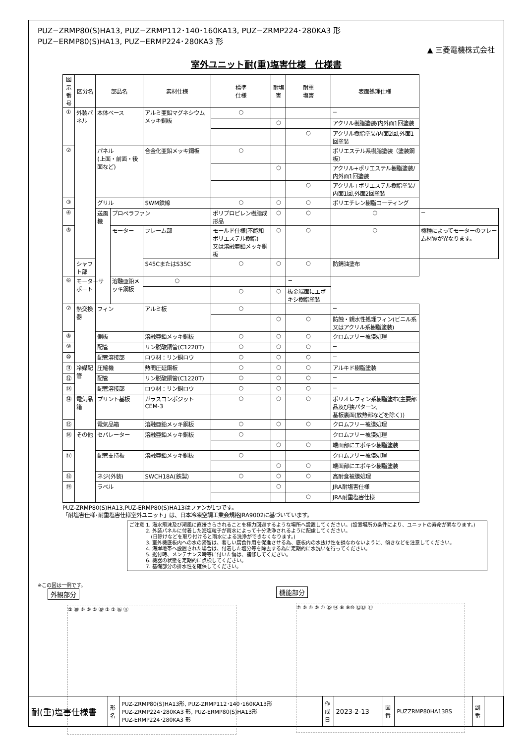PUZ−ZRMP80(S)HA13, PUZ−ZRMP112･140･160KA13, PUZ−ZRMP224･280KA3 形
PUZ−ERMP80(S)HA13, PUZ−ERMP224･280KA3 形
▲ 三菱電機株式会社
室外ユニット耐(重)塩害仕様　仕様書
| 図示 番号 | 区分名 | 部品名 | | 素材仕様 | 標準 仕様 | 耐塩害 | 耐重 塩害 | 表面処理仕様 | |
| --- | --- | --- | --- | --- | --- | --- | --- | --- | --- |
| ① | 外装パネル | 本体ベース | | アルミ亜鉛マグネシウムメッキ鋼板 | ○ | | | − | |
| | | | | | | ○ | | アクリル樹脂塗装/内外面1回塗装 | |
| | | | | | | | ○ | アクリル樹脂塗装/内面2回,外面1回塗装 | |
| ② | | パネル (上面・前面・後面など) | | 合金化亜鉛メッキ鋼板 | ○ | | | ポリエステル系樹脂塗装（塗装鋼板） | |
| | | | | | | ○ | | アクリル+ポリエステル樹脂塗装/内外面1回塗装 | |
| | | | | | | | ○ | アクリル+ポリエステル樹脂塗装/内面1回,外面2回塗装 | |
| ③ | | グリル | | SWM鉄線 | ○ | ○ | ○ | ポリエチレン樹脂コーティング | |
| ④ | | 送風機 | プロペラファン | | ポリプロピレン樹脂成形品 | ○ | ○ | ○ | − |
| ⑤ | | | モーター | フレーム部 | モールド仕様(不飽和ポリエステル樹脂) 又は溶融亜鉛メッキ鋼板 | ○ | ○ | ○ | 機種によってモーターのフレーム材質が異なります。 |
| | シャフト部 | | | S45CまたはS35C | ○ | ○ | ○ | 防錆油塗布 | |
| ⑥ | モーターサポート | | 溶融亜鉛メッキ鋼板 | ○ | | | − | | |
| | | | | | ○ | ○ | 板金端面にエポキシ樹脂塗装 | | |
| ⑦ | 熱交換器 | フィン | | アルミ板 | ○ | | | − | |
| | | | | | | ○ | ○ | 防蝕・親水性処理フィン(ビニル系又はアクリル系樹脂塗装) | |
| ⑧ | | 側板 | | 溶融亜鉛メッキ鋼板 | ○ | ○ | ○ | クロムフリー被膜処理 | |
| ⑨ | | 配管 | | リン脱酸銅管(C1220T) | ○ | ○ | ○ | − | |
| ⑩ | | 配管溶接部 | | ロウ材：リン銅ロウ | ○ | ○ | ○ | − | |
| ⑪ | 冷媒配管 | 圧縮機 | | 熱間圧延鋼板 | ○ | ○ | ○ | アルキド樹脂塗装 | |
| ⑫ | | 配管 | | リン脱酸銅管(C1220T) | ○ | ○ | ○ | − | |
| ⑬ | | 配管溶接部 | | ロウ材：リン銅ロウ | ○ | ○ | ○ | − | |
| ⑭ | 電気品箱 | プリント基板 | | ガラスコンポジット CEM-3 | ○ | ○ | ○ | ポリオレフィン系樹脂塗布(主要部品及び狭パターン、 基板裏面(放熱部などを除く)) | |
| ⑮ | | 電気品箱 | | 溶融亜鉛メッキ鋼板 | ○ | ○ | ○ | クロムフリー被膜処理 | |
| ⑯ | その他 | セパレーター | | 溶融亜鉛メッキ鋼板 | ○ | | | クロムフリー被膜処理 | |
| | | | | | | ○ | ○ | 端面部にエポキシ樹脂塗装 | |
| ⑰ | | 配管支持板 | | 溶融亜鉛メッキ鋼板 | ○ | | | クロムフリー被膜処理 | |
| | | | | | | ○ | ○ | 端面部にエポキシ樹脂塗装 | |
| ⑱ | | ネジ(外装) | | SWCH18A(鉄製) | ○ | ○ | ○ | 高耐食被膜処理 | |
| ⑲ | | ラベル | | | | ○ | | JRA耐塩害仕様 | |
| | | | | | | | ○ | JRA耐重塩害仕様 | |
PUZ-ZRMP80(S)HA13,PUZ-ERMP80(S)HA13はファンが1つです。
「耐塩害仕様･耐重塩害仕様室外ユニット」は、日本冷凍空調工業会規格JRA9002に基づいています。
ご注意 1. 海水飛沫及び潮風に直接さらされることを極力回避するような場所へ設置してください。(設置場所の条件により、ユニットの寿命が異なります。)
　　　 2. 外装パネルに付着した海塩粒子が雨水によって十分洗浄されるように配慮してください。
　　　　 (日除けなどを取り付けると雨水による洗浄ができなくなります。)
　　　 3. 室外機底板内への水の滞留は、著しい腐食作用を促進させる為、底板内の水抜け性を損なわないように、傾きなどを注意してください。
　　　 4. 海岸地帯へ設置された場合は、付着した塩分等を除去する為に定期的に水洗いを行ってください。
　　　 5. 据付時、メンテナンス時等に付いた傷は、補修してください。
　　　 6. 機器の状態を定期的に点検してください。
　　　 7. 基礎部分の排水性を確保してください。
※この図は一例です。
外観部分
② ⑱ ⑥ ③ ② ⑲ ② ① ⑯ ⑰
機能部分
⑦ ⑤ ④ ⑤ ④ ⑮ ⑭ ⑧ ⑨⑩ ⑫⑬ ⑪
| 耐(重)塩害仕様書 | 形 名 | PUZ-ZRMP80(S)HA13形, PUZ-ZRMP112･140･160KA13形 PUZ-ZRMP224･280KA3 形, PUZ-ERMP80(S)HA13形 PUZ-ERMP224･280KA3 形 | 作成日 | 2023-2-13 | 図 番 | PUZZRMP80HA13BS | 副 番 | |